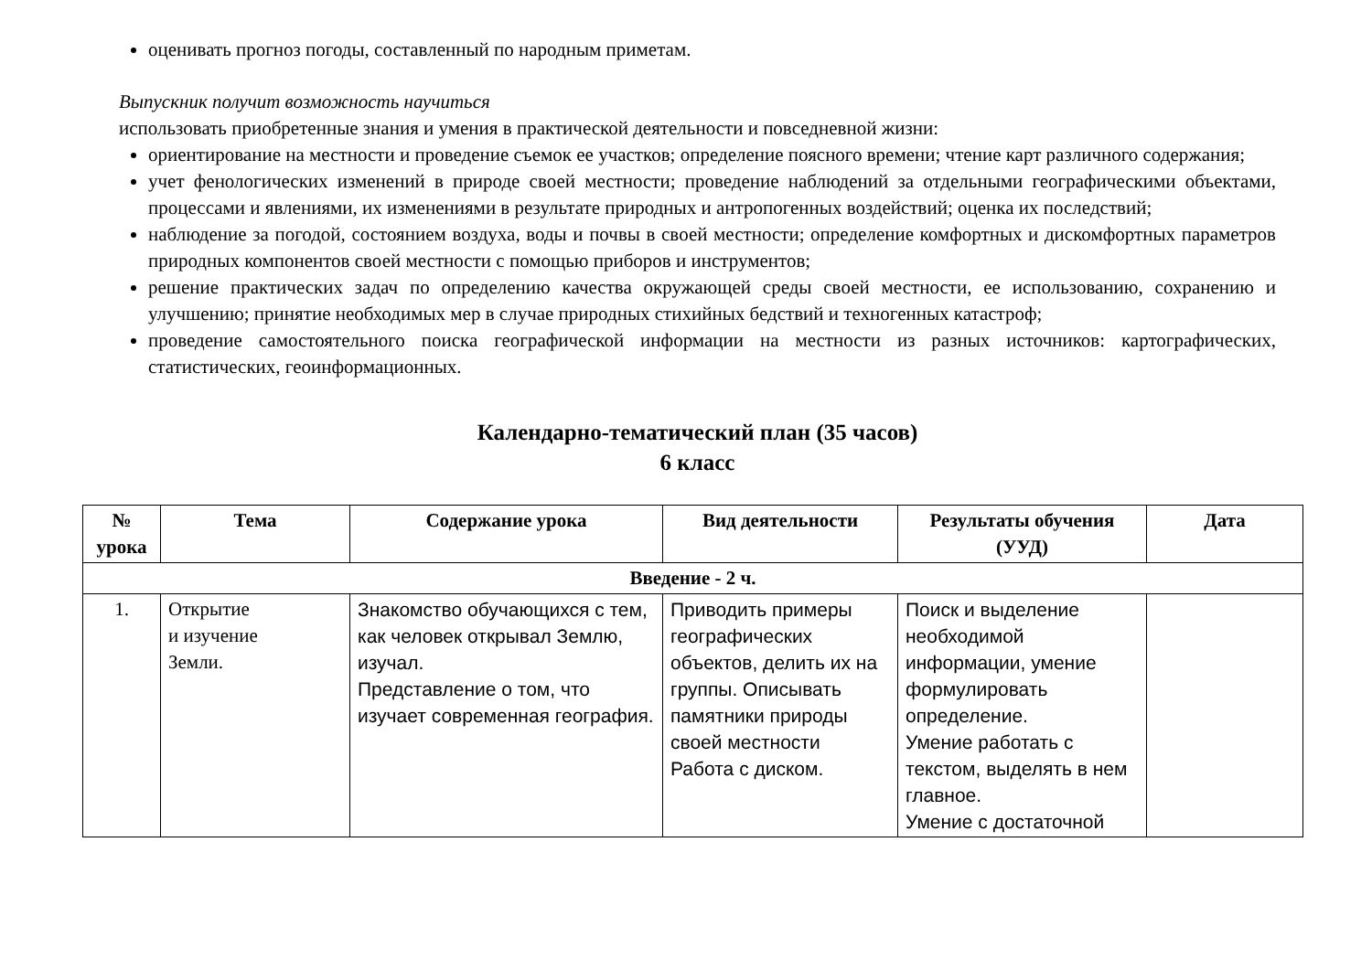оценивать прогноз погоды, составленный по народным приметам.
Выпускник получит возможность научиться
использовать приобретенные знания и умения в практической деятельности и повседневной жизни:
ориентирование на местности и проведение съемок ее участков; определение поясного времени; чтение карт различного содержания;
учет фенологических изменений в природе своей местности; проведение наблюдений за отдельными географическими объектами, процессами и явлениями, их изменениями в результате природных и антропогенных воздействий; оценка их последствий;
наблюдение за погодой, состоянием воздуха, воды и почвы в своей местности; определение комфортных и дискомфортных параметров природных компонентов своей местности с помощью приборов и инструментов;
решение практических задач по определению качества окружающей среды своей местности, ее использованию, сохранению и улучшению; принятие необходимых мер в случае природных стихийных бедствий и техногенных катастроф;
проведение самостоятельного поиска географической информации на местности из разных источников: картографических, статистических, геоинформационных.
Календарно-тематический план (35 часов)
6 класс
| № урока | Тема | Содержание урока | Вид деятельности | Результаты обучения (УУД) | Дата |
| --- | --- | --- | --- | --- | --- |
| Введение - 2 ч. | | | | | |
| 1. | Открытие и изучение Земли. | Знакомство обучающихся с тем, как человек открывал Землю, изучал. Представление о том, что изучает современная география. | Приводить примеры географических объектов, делить их на группы. Описывать памятники природы своей местности Работа с диском. | Поиск и выделение необходимой информации, умение формулировать определение. Умение работать с текстом, выделять в нем главное. Умение с достаточной | |